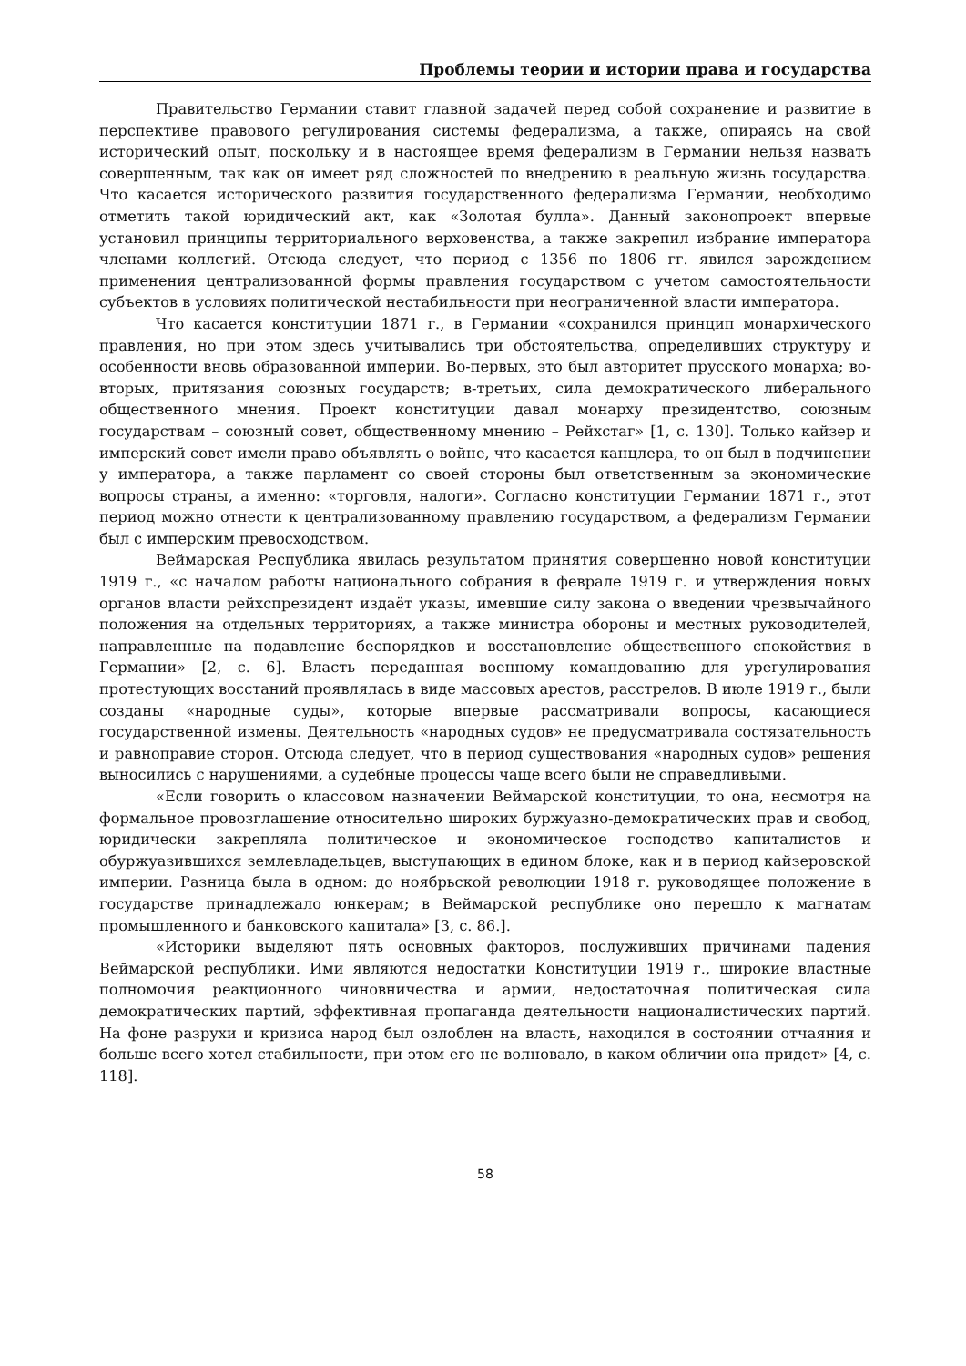Проблемы теории и истории права и государства
Правительство Германии ставит главной задачей перед собой сохранение и развитие в перспективе правового регулирования системы федерализма, а также, опираясь на свой исторический опыт, поскольку и в настоящее время федерализм в Германии нельзя назвать совершенным, так как он имеет ряд сложностей по внедрению в реальную жизнь государства. Что касается исторического развития государственного федерализма Германии, необходимо отметить такой юридический акт, как «Золотая булла». Данный законопроект впервые установил принципы территориального верховенства, а также закрепил избрание императора членами коллегий. Отсюда следует, что период с 1356 по 1806 гг. явился зарождением применения централизованной формы правления государством с учетом самостоятельности субъектов в условиях политической нестабильности при неограниченной власти императора.
Что касается конституции 1871 г., в Германии «сохранился принцип монархического правления, но при этом здесь учитывались три обстоятельства, определивших структуру и особенности вновь образованной империи. Во-первых, это был авторитет прусского монарха; во-вторых, притязания союзных государств; в-третьих, сила демократического либерального общественного мнения. Проект конституции давал монарху президентство, союзным государствам – союзный совет, общественному мнению – Рейхстаг» [1, с. 130]. Только кайзер и имперский совет имели право объявлять о войне, что касается канцлера, то он был в подчинении у императора, а также парламент со своей стороны был ответственным за экономические вопросы страны, а именно: «торговля, налоги». Согласно конституции Германии 1871 г., этот период можно отнести к централизованному правлению государством, а федерализм Германии был с имперским превосходством.
Веймарская Республика явилась результатом принятия совершенно новой конституции 1919 г., «с началом работы национального собрания в феврале 1919 г. и утверждения новых органов власти рейхспрезидент издаёт указы, имевшие силу закона о введении чрезвычайного положения на отдельных территориях, а также министра обороны и местных руководителей, направленные на подавление беспорядков и восстановление общественного спокойствия в Германии» [2, с. 6]. Власть переданная военному командованию для урегулирования протестующих восстаний проявлялась в виде массовых арестов, расстрелов. В июле 1919 г., были созданы «народные суды», которые впервые рассматривали вопросы, касающиеся государственной измены. Деятельность «народных судов» не предусматривала состязательность и равноправие сторон. Отсюда следует, что в период существования «народных судов» решения выносились с нарушениями, а судебные процессы чаще всего были не справедливыми.
«Если говорить о классовом назначении Веймарской конституции, то она, несмотря на формальное провозглашение относительно широких буржуазно-демократических прав и свобод, юридически закрепляла политическое и экономическое господство капиталистов и обуржуазившихся землевладельцев, выступающих в едином блоке, как и в период кайзеровской империи. Разница была в одном: до ноябрьской революции 1918 г. руководящее положение в государстве принадлежало юнкерам; в Веймарской республике оно перешло к магнатам промышленного и банковского капитала» [3, с. 86.].
«Историки выделяют пять основных факторов, послуживших причинами падения Веймарской республики. Ими являются недостатки Конституции 1919 г., широкие властные полномочия реакционного чиновничества и армии, недостаточная политическая сила демократических партий, эффективная пропаганда деятельности националистических партий. На фоне разрухи и кризиса народ был озлоблен на власть, находился в состоянии отчаяния и больше всего хотел стабильности, при этом его не волновало, в каком обличии она придет» [4, с. 118].
58